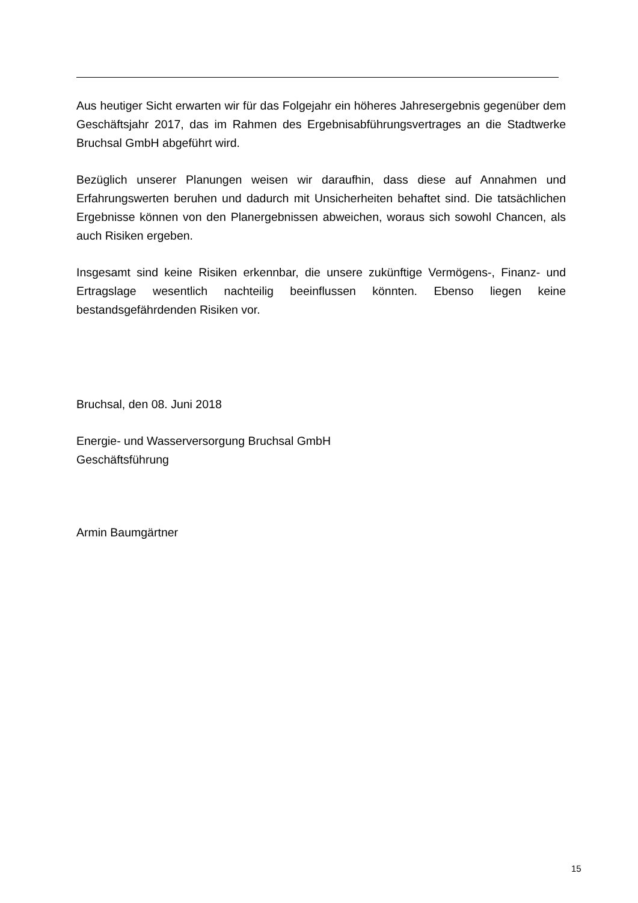Aus heutiger Sicht erwarten wir für das Folgejahr ein höheres Jahresergebnis gegenüber dem Geschäftsjahr 2017, das im Rahmen des Ergebnisabführungsvertrages an die Stadtwerke Bruchsal GmbH abgeführt wird.
Bezüglich unserer Planungen weisen wir daraufhin, dass diese auf Annahmen und Erfahrungswerten beruhen und dadurch mit Unsicherheiten behaftet sind. Die tatsächlichen Ergebnisse können von den Planergebnissen abweichen, woraus sich sowohl Chancen, als auch Risiken ergeben.
Insgesamt sind keine Risiken erkennbar, die unsere zukünftige Vermögens-, Finanz- und Ertragslage wesentlich nachteilig beeinflussen könnten. Ebenso liegen keine bestandsgefährdenden Risiken vor.
Bruchsal, den 08. Juni 2018
Energie- und Wasserversorgung Bruchsal GmbH
Geschäftsführung
Armin Baumgärtner
15